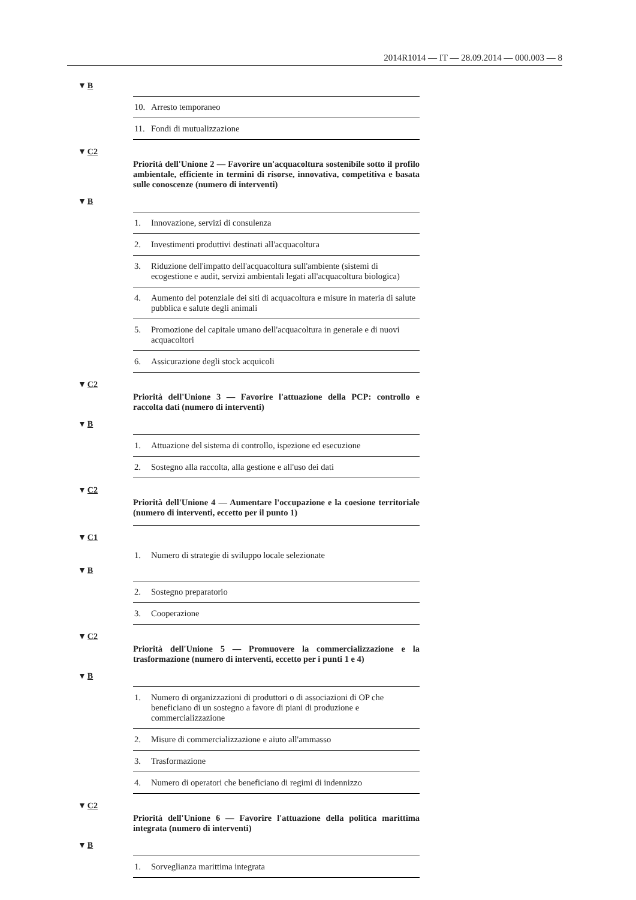2014R1014 — IT — 28.09.2014 — 000.003 — 8
▼B
| 10. | Arresto temporaneo |
| 11. | Fondi di mutualizzazione |
▼C2
Priorità dell'Unione 2 — Favorire un'acquacoltura sostenibile sotto il profilo ambientale, efficiente in termini di risorse, innovativa, competitiva e basata sulle conoscenze (numero di interventi)
▼B
| 1. | Innovazione, servizi di consulenza |
| 2. | Investimenti produttivi destinati all'acquacoltura |
| 3. | Riduzione dell'impatto dell'acquacoltura sull'ambiente (sistemi di ecogestione e audit, servizi ambientali legati all'acquacoltura biologica) |
| 4. | Aumento del potenziale dei siti di acquacoltura e misure in materia di salute pubblica e salute degli animali |
| 5. | Promozione del capitale umano dell'acquacoltura in generale e di nuovi acquacoltori |
| 6. | Assicurazione degli stock acquicoli |
▼C2
Priorità dell'Unione 3 — Favorire l'attuazione della PCP: controllo e raccolta dati (numero di interventi)
▼B
| 1. | Attuazione del sistema di controllo, ispezione ed esecuzione |
| 2. | Sostegno alla raccolta, alla gestione e all'uso dei dati |
▼C2
Priorità dell'Unione 4 — Aumentare l'occupazione e la coesione territoriale (numero di interventi, eccetto per il punto 1)
▼C1
| 1. | Numero di strategie di sviluppo locale selezionate |
▼B
| 2. | Sostegno preparatorio |
| 3. | Cooperazione |
▼C2
Priorità dell'Unione 5 — Promuovere la commercializzazione e la trasformazione (numero di interventi, eccetto per i punti 1 e 4)
▼B
| 1. | Numero di organizzazioni di produttori o di associazioni di OP che beneficiano di un sostegno a favore di piani di produzione e commercializzazione |
| 2. | Misure di commercializzazione e aiuto all'ammasso |
| 3. | Trasformazione |
| 4. | Numero di operatori che beneficiano di regimi di indennizzo |
▼C2
Priorità dell'Unione 6 — Favorire l'attuazione della politica marittima integrata (numero di interventi)
▼B
| 1. | Sorveglianza marittima integrata |